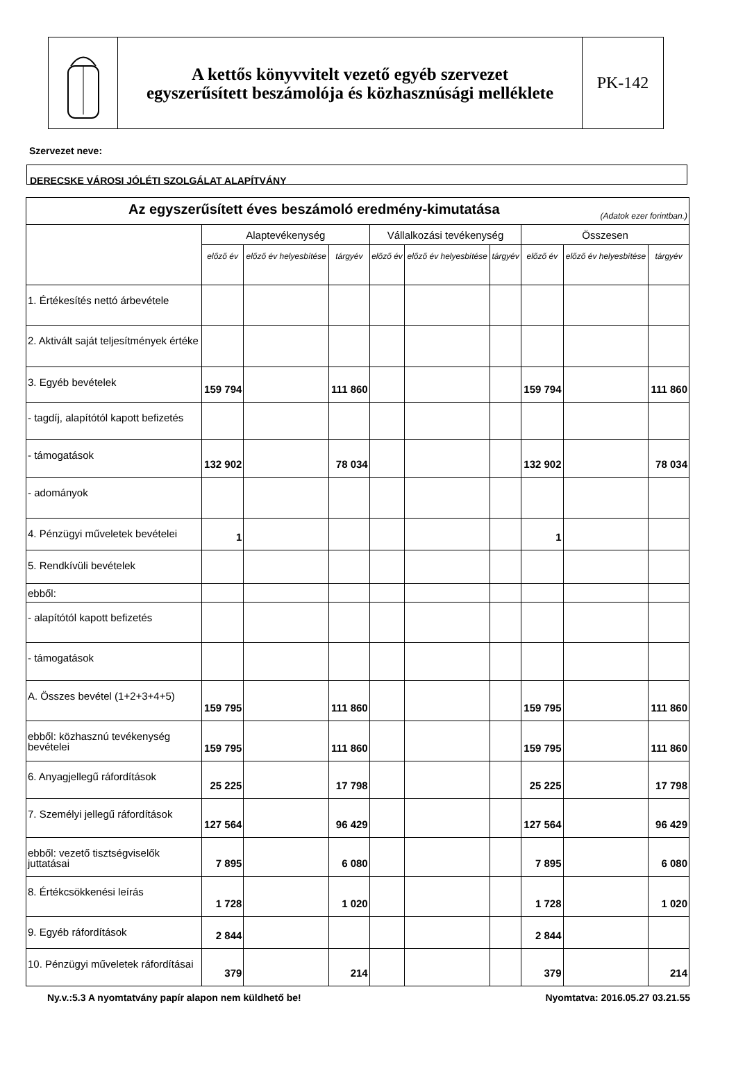A kettős könyvvitelt vezető egyéb szervezet
egyszerűsített beszámolója és közhasznúsági melléklete
PK-142
Szervezet neve:
DERECSKE VÁROSI JÓLÉTI SZOLGÁLAT ALAPÍTVÁNY
| Az egyszerűsített éves beszámoló eredmény-kimutatása (Adatok ezer forintban.) | | | | | | | | | |
| --- | --- | --- | --- | --- | --- | --- | --- | --- | --- |
| | Alaptevékenység | | | Vállalkozási tevékenység | | | Összesen | | |
| | előző év | előző év helyesbítése | tárgyév | előző év | előző év helyesbítése | tárgyév | előző év | előző év helyesbítése | tárgyév |
| 1. Értékesítés nettó árbevétele | | | | | | | | | |
| 2. Aktivált saját teljesítmények értéke | | | | | | | | | |
| 3. Egyéb bevételek | 159 794 | | 111 860 | | | | 159 794 | | 111 860 |
| - tagdíj, alapítótól kapott befizetés | | | | | | | | | |
| - támogatások | 132 902 | | 78 034 | | | | 132 902 | | 78 034 |
| - adományok | | | | | | | | | |
| 4. Pénzügyi műveletek bevételei | 1 | | | | | | 1 | | |
| 5. Rendkívüli bevételek | | | | | | | | | |
| ebből: | | | | | | | | | |
| - alapítótól kapott befizetés | | | | | | | | | |
| - támogatások | | | | | | | | | |
| A. Összes bevétel (1+2+3+4+5) | 159 795 | | 111 860 | | | | 159 795 | | 111 860 |
| ebből: közhasznú tevékenység bevételei | 159 795 | | 111 860 | | | | 159 795 | | 111 860 |
| 6. Anyagjellegű ráfordítások | 25 225 | | 17 798 | | | | 25 225 | | 17 798 |
| 7. Személyi jellegű ráfordítások | 127 564 | | 96 429 | | | | 127 564 | | 96 429 |
| ebből: vezető tisztségviselők juttatásai | 7 895 | | 6 080 | | | | 7 895 | | 6 080 |
| 8. Értékcsökkenési leírás | 1 728 | | 1 020 | | | | 1 728 | | 1 020 |
| 9. Egyéb ráfordítások | 2 844 | | | | | | 2 844 | | |
| 10. Pénzügyi műveletek ráfordításai | 379 | | 214 | | | | 379 | | 214 |
Ny.v.:5.3 A nyomtatvány papír alapon nem küldhető be! Nyomtatva: 2016.05.27 03.21.55